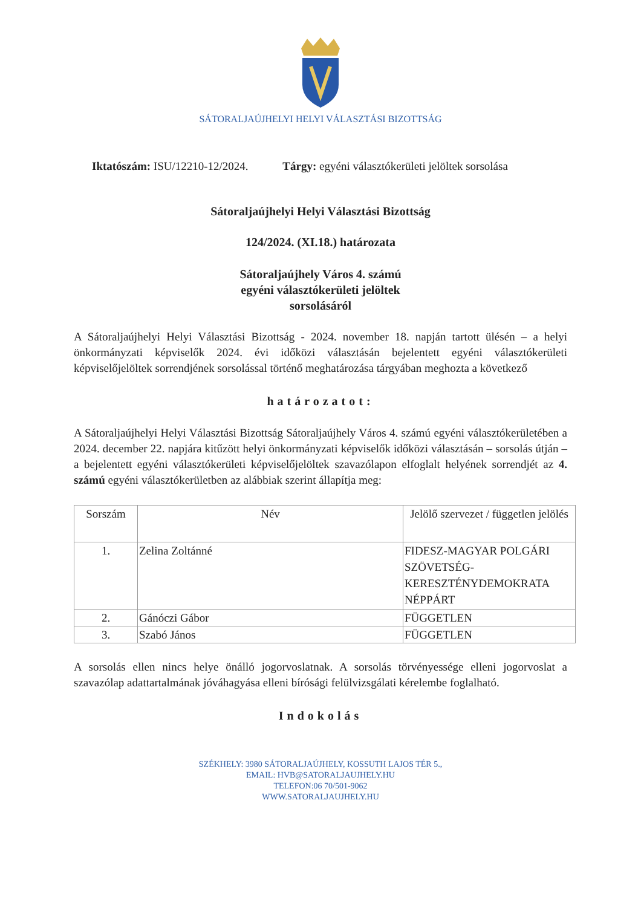SÁTORALJAÚJHELYI HELYI VÁLASZTÁSI BIZOTTSÁG
Iktatószám: ISU/12210-12/2024. Tárgy: egyéni választókerületi jelöltek sorsolása
Sátoraljaújhelyi Helyi Választási Bizottság
124/2024. (XI.18.) határozata
Sátoraljaújhely Város 4. számú
egyéni választókerületi jelöltek
sorsolásáról
A Sátoraljaújhelyi Helyi Választási Bizottság - 2024. november 18. napján tartott ülésén – a helyi önkormányzati képviselők 2024. évi időközi választásán bejelentett egyéni választókerületi képviselőjelöltek sorrendjének sorsolással történő meghatározása tárgyában meghozta a következő
határozatot:
A Sátoraljaújhelyi Helyi Választási Bizottság Sátoraljaújhely Város 4. számú egyéni választókerületében a 2024. december 22. napjára kitűzött helyi önkormányzati képviselők időközi választásán – sorsolás útján – a bejelentett egyéni választókerületi képviselőjelöltek szavazólapon elfoglalt helyének sorrendjét az 4. számú egyéni választókerületben az alábbiak szerint állapítja meg:
| Sorszám | Név | Jelölő szervezet / független jelölés |
| --- | --- | --- |
| 1. | Zelina Zoltánné | FIDESZ-MAGYAR POLGÁRI SZÖVETSÉG-KERESZTÉNYDEMOKRATA NÉPPÁRT |
| 2. | Gánóczi Gábor | FÜGGETLEN |
| 3. | Szabó János | FÜGGETLEN |
A sorsolás ellen nincs helye önálló jogorvoslatnak. A sorsolás törvényessége elleni jogorvoslat a szavazólap adattartalmának jóváhagyása elleni bírósági felülvizsgálati kérelembe foglalható.
Indokolás
SZÉKHELY: 3980 SÁTORALJAÚJHELY, KOSSUTH LAJOS TÉR 5.,
EMAIL: HVB@SATORALJAUJHELY.HU
TELEFON:06 70/501-9062
WWW.SATORALJAUJHELY.HU